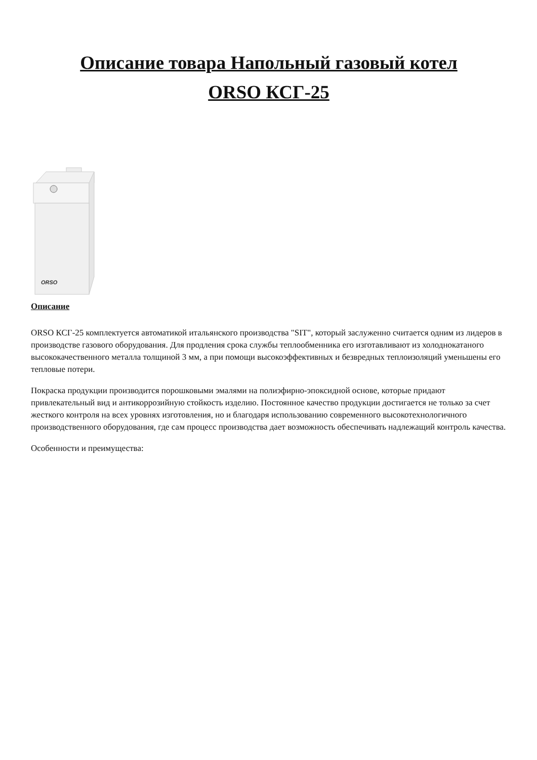Описание товара Напольный газовый котел
ORSO КСГ-25
ORSO
Описание
ORSO КСГ-25 комплектуется автоматикой итальянского производства "SIT", который заслуженно считается одним из лидеров в производстве газового оборудования. Для продления срока службы теплообменника его изготавливают из холоднокатаного высококачественного металла толщиной 3 мм, а при помощи высокоэффективных и безвредных теплоизоляций уменьшены его тепловые потери.
Покраска продукции производится порошковыми эмалями на полиэфирно-эпоксидной основе, которые придают привлекательный вид и антикоррозийную стойкость изделию. Постоянное качество продукции достигается не только за счет жесткого контроля на всех уровнях изготовления, но и благодаря использованию современного высокотехнологичного производственного оборудования, где сам процесс производства дает возможность обеспечивать надлежащий контроль качества.
Особенности и преимущества: